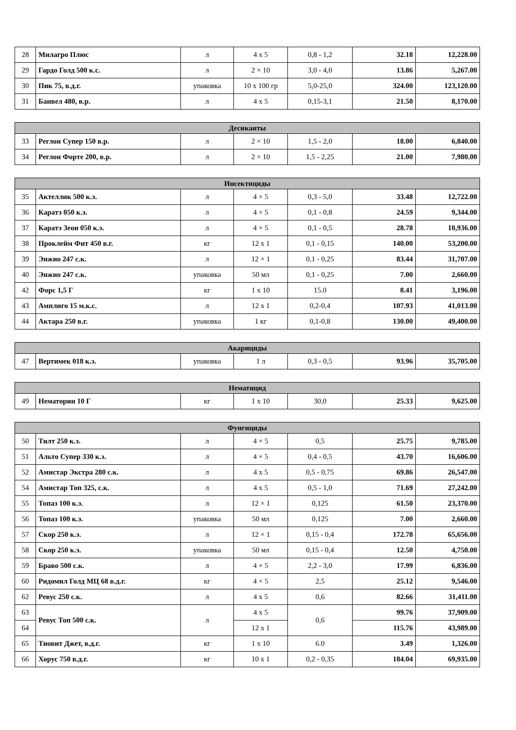| 28 | Милагро Плюс | л | 4 х 5 | 0,8 - 1,2 | 32.18 | 12,228.00 |
| 29 | Гардо Голд 500 к.с. | л | 2 × 10 | 3,0 - 4,0 | 13.86 | 5,267.00 |
| 30 | Пик 75, в.д.г. | упаковка | 10 х 100 гр | 5,0-25,0 | 324.00 | 123,120.00 |
| 31 | Банвел 480, в.р. | л | 4 х 5 | 0,15-3,1 | 21.50 | 8,170.00 |
| Десиканты | | | | | | |
| --- | --- | --- | --- | --- | --- | --- |
| 33 | Реглон Супер 150 в.р. | л | 2 × 10 | 1,5 - 2,0 | 18.00 | 6,840.00 |
| 34 | Реглон Форте 200, в.р. | л | 2 × 10 | 1,5 - 2,25 | 21.00 | 7,980.00 |
| Инсектициды | | | | | | |
| --- | --- | --- | --- | --- | --- | --- |
| 35 | Актеллик 500 к.э. | л | 4 × 5 | 0,3 - 5,0 | 33.48 | 12,722.00 |
| 36 | Каратэ 050 к.э. | л | 4 × 5 | 0,1 - 0,8 | 24.59 | 9,344.00 |
| 37 | Каратэ Зеон 050 к.э. | л | 4 × 5 | 0,1 - 0,5 | 28.78 | 10,936.00 |
| 38 | Проклейм Фит 450 в.г. | кг | 12 х 1 | 0,1 - 0,15 | 140.00 | 53,200.00 |
| 39 | Энжио 247 с.к. | л | 12 × 1 | 0,1 - 0,25 | 83.44 | 31,707.00 |
| 40 | Энжио 247 с.к. | упаковка | 50 мл | 0,1 - 0,25 | 7.00 | 2,660.00 |
| 42 | Форс 1,5 Г | кг | 1 х 10 | 15.0 | 8.41 | 3,196.00 |
| 43 | Амплиго 15 м.к.с. | л | 12 х 1 | 0,2-0,4 | 107.93 | 41,013.00 |
| 44 | Актара 250 в.г. | упаковка | 1 кг | 0,1-0,8 | 130.00 | 49,400.00 |
| Акарициды | | | | | | |
| --- | --- | --- | --- | --- | --- | --- |
| 47 | Вертимек 018 к.э. | упаковка | 1 л | 0,3 - 0,5 | 93.96 | 35,705.00 |
| Нематицид | | | | | | |
| --- | --- | --- | --- | --- | --- | --- |
| 49 | Нематорин 10 Г | кг | 1 х 10 | 30,0 | 25.33 | 9,625.00 |
| Фунгициды | | | | | | |
| --- | --- | --- | --- | --- | --- | --- |
| 50 | Тилт 250 к.э. | л | 4 × 5 | 0,5 | 25.75 | 9,785.00 |
| 51 | Альто Супер 330 к.э. | л | 4 × 5 | 0,4 - 0,5 | 43.70 | 16,606.00 |
| 52 | Амистар Экстра 280 с.к. | л | 4 х 5 | 0,5 - 0,75 | 69.86 | 26,547.00 |
| 54 | Амистар Топ 325, с.к. | л | 4 х 5 | 0,5 - 1,0 | 71.69 | 27,242.00 |
| 55 | Топаз 100 к.э. | л | 12 × 1 | 0,125 | 61.50 | 23,370.00 |
| 56 | Топаз 100 к.э. | упаковка | 50 мл | 0,125 | 7.00 | 2,660.00 |
| 57 | Скор 250 к.э. | л | 12 × 1 | 0,15 - 0,4 | 172.78 | 65,656.00 |
| 58 | Скор 250 к.э. | упаковка | 50 мл | 0,15 - 0,4 | 12.50 | 4,750.00 |
| 59 | Браво 500 с.к. | л | 4 × 5 | 2,2 - 3,0 | 17.99 | 6,836.00 |
| 60 | Ридомил Голд МЦ 68 в.д.г. | кг | 4 × 5 | 2,5 | 25.12 | 9,546.00 |
| 62 | Ревус 250 с.к. | л | 4 х 5 | 0,6 | 82.66 | 31,411.00 |
| 63 | Ревус Топ 500 с.к. | л | 4 х 5 | 0,6 | 99.76 | 37,909.00 |
| 64 | | | 12 х 1 | | 115.76 | 43,989.00 |
| 65 | Тиовит Джет, в.д.г. | кг | 1 х 10 | 6.0 | 3.49 | 1,326.00 |
| 66 | Хорус 750 в.д.г. | кг | 10 х 1 | 0,2 - 0,35 | 184.04 | 69,935.00 |